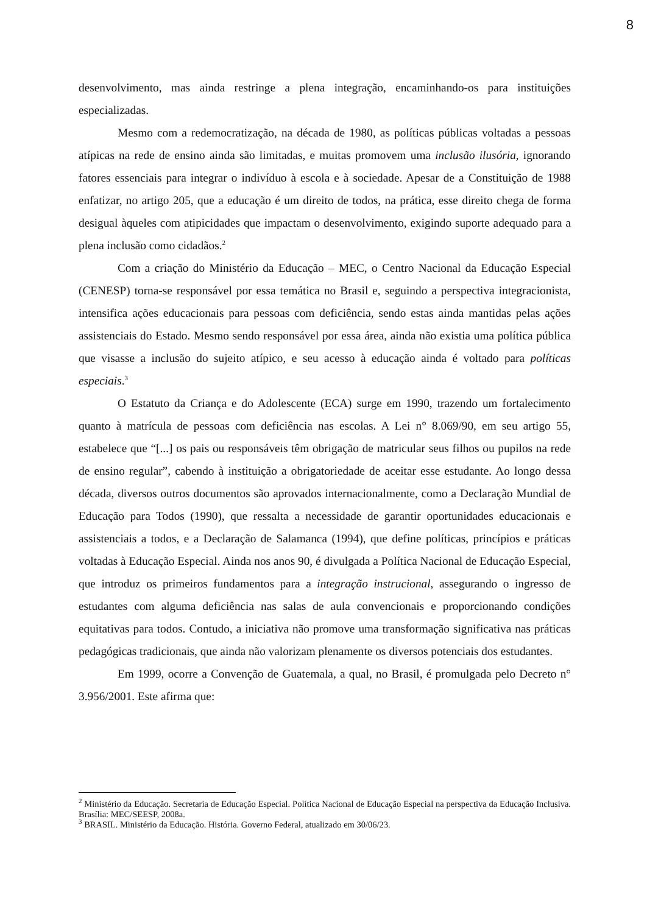8
desenvolvimento, mas ainda restringe a plena integração, encaminhando-os para instituições especializadas.
Mesmo com a redemocratização, na década de 1980, as políticas públicas voltadas a pessoas atípicas na rede de ensino ainda são limitadas, e muitas promovem uma inclusão ilusória, ignorando fatores essenciais para integrar o indivíduo à escola e à sociedade. Apesar de a Constituição de 1988 enfatizar, no artigo 205, que a educação é um direito de todos, na prática, esse direito chega de forma desigual àqueles com atipicidades que impactam o desenvolvimento, exigindo suporte adequado para a plena inclusão como cidadãos.<sup>2</sup>
Com a criação do Ministério da Educação – MEC, o Centro Nacional da Educação Especial (CENESP) torna-se responsável por essa temática no Brasil e, seguindo a perspectiva integracionista, intensifica ações educacionais para pessoas com deficiência, sendo estas ainda mantidas pelas ações assistenciais do Estado. Mesmo sendo responsável por essa área, ainda não existia uma política pública que visasse a inclusão do sujeito atípico, e seu acesso à educação ainda é voltado para políticas especiais.<sup>3</sup>
O Estatuto da Criança e do Adolescente (ECA) surge em 1990, trazendo um fortalecimento quanto à matrícula de pessoas com deficiência nas escolas. A Lei n° 8.069/90, em seu artigo 55, estabelece que “[...] os pais ou responsáveis têm obrigação de matricular seus filhos ou pupilos na rede de ensino regular”, cabendo à instituição a obrigatoriedade de aceitar esse estudante. Ao longo dessa década, diversos outros documentos são aprovados internacionalmente, como a Declaração Mundial de Educação para Todos (1990), que ressalta a necessidade de garantir oportunidades educacionais e assistenciais a todos, e a Declaração de Salamanca (1994), que define políticas, princípios e práticas voltadas à Educação Especial. Ainda nos anos 90, é divulgada a Política Nacional de Educação Especial, que introduz os primeiros fundamentos para a integração instrucional, assegurando o ingresso de estudantes com alguma deficiência nas salas de aula convencionais e proporcionando condições equitativas para todos. Contudo, a iniciativa não promove uma transformação significativa nas práticas pedagógicas tradicionais, que ainda não valorizam plenamente os diversos potenciais dos estudantes.
Em 1999, ocorre a Convenção de Guatemala, a qual, no Brasil, é promulgada pelo Decreto n° 3.956/2001. Este afirma que:
<sup>2</sup> Ministério da Educação. Secretaria de Educação Especial. Política Nacional de Educação Especial na perspectiva da Educação Inclusiva. Brasília: MEC/SEESP, 2008a.
<sup>3</sup> BRASIL. Ministério da Educação. História. Governo Federal, atualizado em 30/06/23.